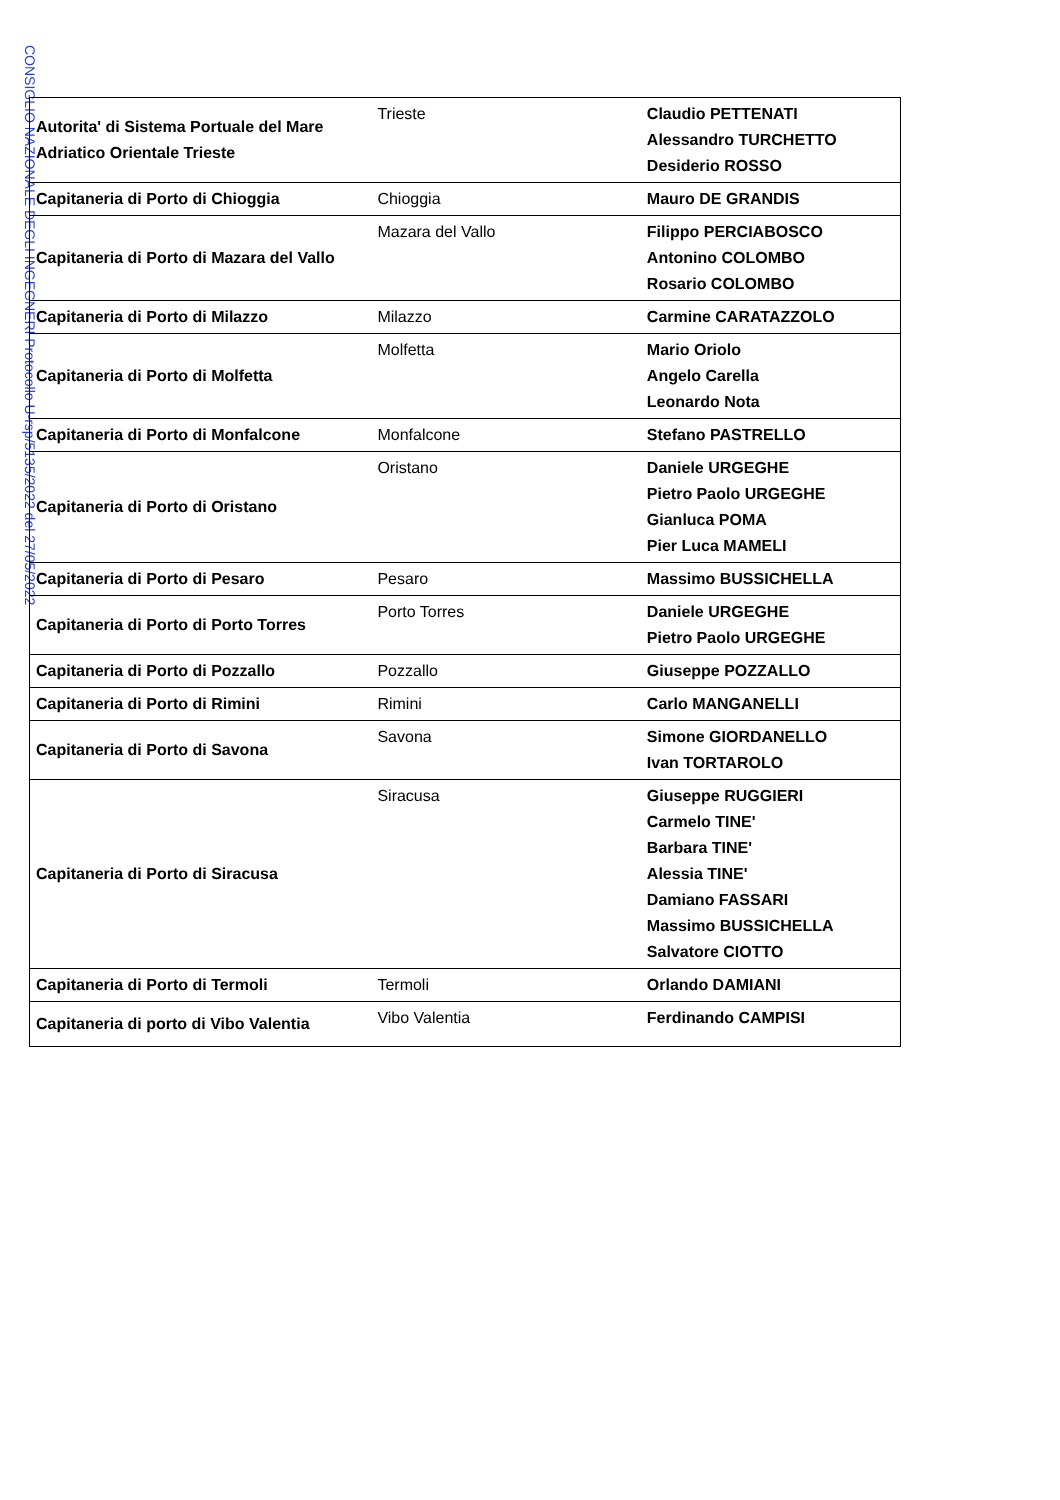CONSIGLIO NAZIONALE DEGLI INGEGNERI Protocollo U-rsp/5135/2022 del 27/05/2022
| Autorita' di Sistema Portuale del Mare Adriatico Orientale Trieste | Trieste | Claudio PETTENATI Alessandro TURCHETTO Desiderio ROSSO |
| Capitaneria di Porto di Chioggia | Chioggia | Mauro DE GRANDIS |
| Capitaneria di Porto di Mazara del Vallo | Mazara del Vallo | Filippo PERCIABOSCO Antonino COLOMBO Rosario COLOMBO |
| Capitaneria di Porto di Milazzo | Milazzo | Carmine CARATAZZOLO |
| Capitaneria di Porto di Molfetta | Molfetta | Mario Oriolo Angelo Carella Leonardo Nota |
| Capitaneria di Porto di Monfalcone | Monfalcone | Stefano PASTRELLO |
| Capitaneria di Porto di Oristano | Oristano | Daniele URGEGHE Pietro Paolo URGEGHE Gianluca POMA Pier Luca MAMELI |
| Capitaneria di Porto di Pesaro | Pesaro | Massimo BUSSICHELLA |
| Capitaneria di Porto di Porto Torres | Porto Torres | Daniele URGEGHE Pietro Paolo URGEGHE |
| Capitaneria di Porto di Pozzallo | Pozzallo | Giuseppe POZZALLO |
| Capitaneria di Porto di Rimini | Rimini | Carlo MANGANELLI |
| Capitaneria di Porto di Savona | Savona | Simone GIORDANELLO Ivan TORTAROLO |
| Capitaneria di Porto di Siracusa | Siracusa | Giuseppe RUGGIERI Carmelo TINE' Barbara TINE' Alessia TINE' Damiano FASSARI Massimo BUSSICHELLA Salvatore CIOTTO |
| Capitaneria di Porto di Termoli | Termoli | Orlando DAMIANI |
| Capitaneria di porto di Vibo Valentia | Vibo Valentia | Ferdinando CAMPISI |